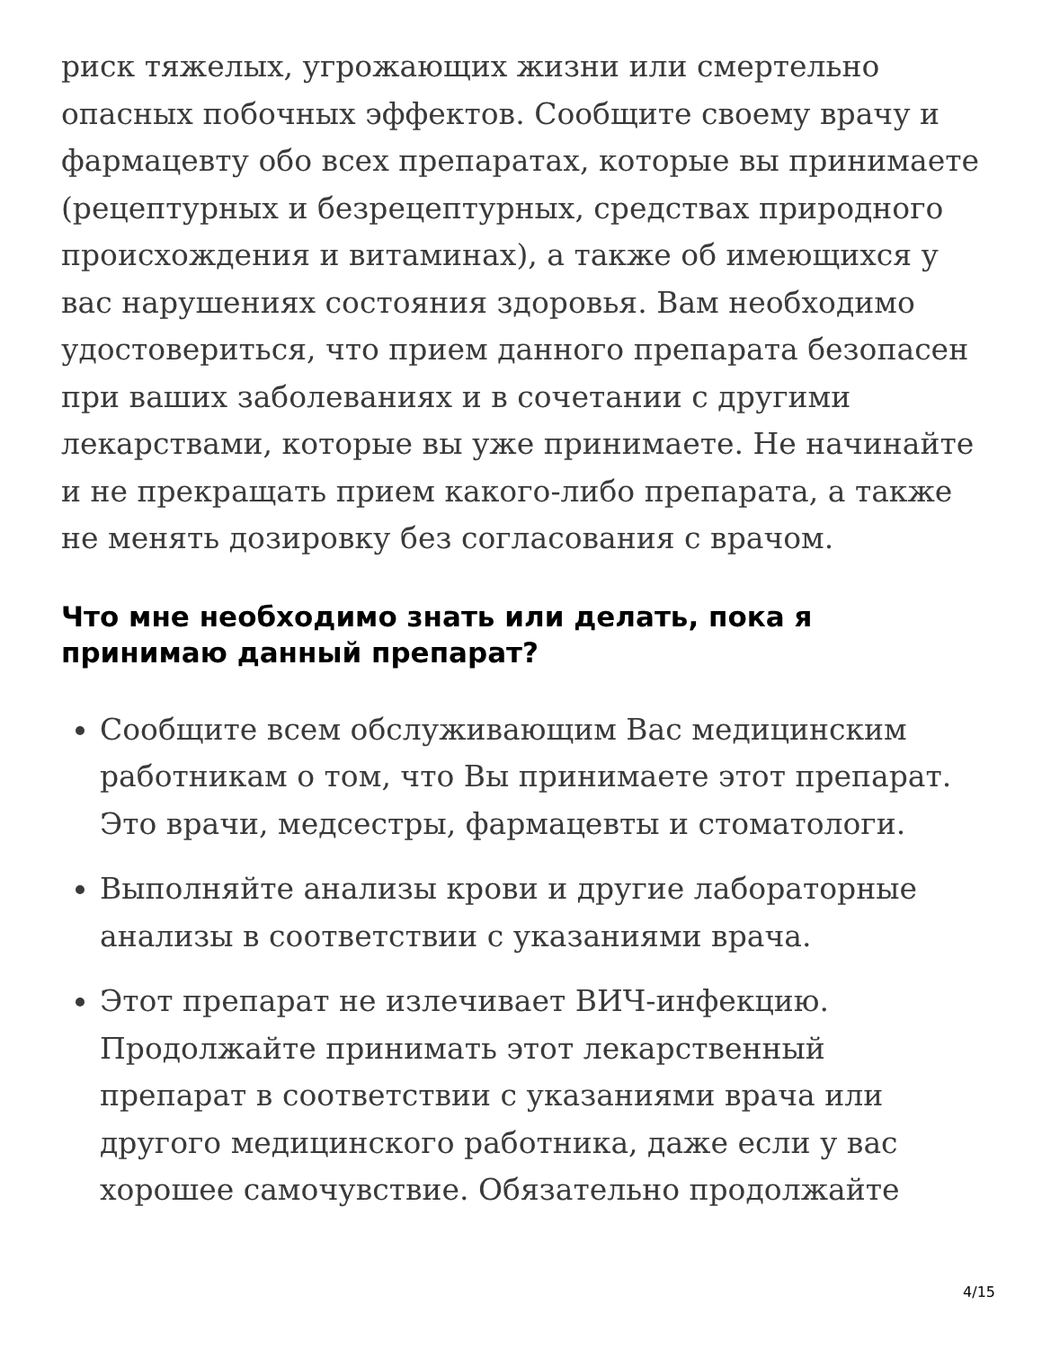риск тяжелых, угрожающих жизни или смертельно опасных побочных эффектов. Сообщите своему врачу и фармацевту обо всех препаратах, которые вы принимаете (рецептурных и безрецептурных, средствах природного происхождения и витаминах), а также об имеющихся у вас нарушениях состояния здоровья. Вам необходимо удостовериться, что прием данного препарата безопасен при ваших заболеваниях и в сочетании с другими лекарствами, которые вы уже принимаете. Не начинайте и не прекращать прием какого-либо препарата, а также не менять дозировку без согласования с врачом.
Что мне необходимо знать или делать, пока я принимаю данный препарат?
Сообщите всем обслуживающим Вас медицинским работникам о том, что Вы принимаете этот препарат. Это врачи, медсестры, фармацевты и стоматологи.
Выполняйте анализы крови и другие лабораторные анализы в соответствии с указаниями врача.
Этот препарат не излечивает ВИЧ-инфекцию. Продолжайте принимать этот лекарственный препарат в соответствии с указаниями врача или другого медицинского работника, даже если у вас хорошее самочувствие. Обязательно продолжайте
4/15